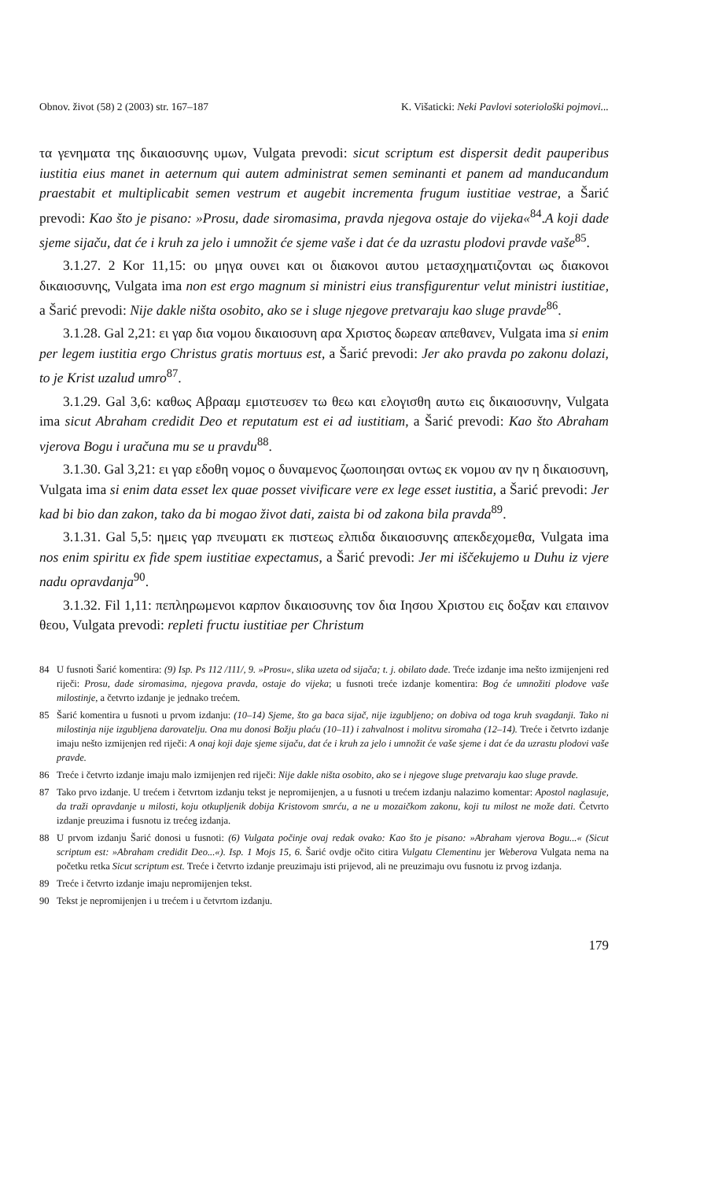Obnov. život (58) 2 (2003) str. 167–187 K. Višaticki: Neki Pavlovi soteriološki pojmovi...
τα γενηματα της δικαιοσυνης υμων, Vulgata prevodi: sicut scriptum est dispersit dedit pauperibus iustitia eius manet in aeternum qui autem administrat semen seminanti et panem ad manducandum praestabit et multiplicabit semen vestrum et augebit incrementa frugum iustitiae vestrae, a Šarić prevodi: Kao što je pisano: »Prosu, dade siromasima, pravda njegova ostaje do vijeka«<sup>84</sup>.A koji dade sjeme sijaču, dat će i kruh za jelo i umnožit će sjeme vaše i dat će da uzrastu plodovi pravde vaše<sup>85</sup>.
3.1.27. 2 Kor 11,15: ου μηγα ουνει και οι διακονοι αυτου μετασχηματιζονται ως διακονοι δικαιοσυνης, Vulgata ima non est ergo magnum si ministri eius transfigurentur velut ministri iustitiae, a Šarić prevodi: Nije dakle ništa osobito, ako se i sluge njegove pretvaraju kao sluge pravde<sup>86</sup>.
3.1.28. Gal 2,21: ει γαρ δια νομου δικαιοσυνη αρα Χριστος δωρεαν απεθανεν, Vulgata ima si enim per legem iustitia ergo Christus gratis mortuus est, a Šarić prevodi: Jer ako pravda po zakonu dolazi, to je Krist uzalud umro<sup>87</sup>.
3.1.29. Gal 3,6: καθως Αβρααμ εμιστευσεν τω θεω και ελογισθη αυτω εις δικαιοσυνην, Vulgata ima sicut Abraham credidit Deo et reputatum est ei ad iustitiam, a Šarić prevodi: Kao što Abraham vjerova Bogu i uračuna mu se u pravdu<sup>88</sup>.
3.1.30. Gal 3,21: ει γαρ εδοθη νομος ο δυναμενος ζωοποιησαι οντως εκ νομου αν ην η δικαιοσυνη, Vulgata ima si enim data esset lex quae posset vivificare vere ex lege esset iustitia, a Šarić prevodi: Jer kad bi bio dan zakon, tako da bi mogao život dati, zaista bi od zakona bila pravda<sup>89</sup>.
3.1.31. Gal 5,5: ημεις γαρ πνευματι εκ πιστεως ελπιδα δικαιοσυνης απεκδεχομεθα, Vulgata ima nos enim spiritu ex fide spem iustitiae expectamus, a Šarić prevodi: Jer mi iščekujemo u Duhu iz vjere nadu opravdanja<sup>90</sup>.
3.1.32. Fil 1,11: πεπληρωμενοι καρπον δικαιοσυνης τον δια Ιησου Χριστου εις δοξαν και επαινον θεου, Vulgata prevodi: repleti fructu iustitiae per Christum
84 U fusnoti Šarić komentira: (9) Isp. Ps 112 /111/, 9. »Prosu«, slika uzeta od sijača; t. j. obilato dade. Treće izdanje ima nešto izmijenjeni red riječi: Prosu, dade siromasima, njegova pravda, ostaje do vijeka; u fusnoti treće izdanje komentira: Bog će umnožiti plodove vaše milostinje, a četvrto izdanje je jednako trećem.
85 Šarić komentira u fusnoti u prvom izdanju: (10–14) Sjeme, što ga baca sijač, nije izgubljeno; on dobiva od toga kruh svagdanji. Tako ni milostinja nije izgubljena darovatelju. Ona mu donosi Božju plaću (10–11) i zahvalnost i molitvu siromaha (12–14). Treće i četvrto izdanje imaju nešto izmijenjen red riječi: A onaj koji daje sjeme sijaču, dat će i kruh za jelo i umnožit će vaše sjeme i dat će da uzrastu plodovi vaše pravde.
86 Treće i četvrto izdanje imaju malo izmijenjen red riječi: Nije dakle ništa osobito, ako se i njegove sluge pretvaraju kao sluge pravde.
87 Tako prvo izdanje. U trećem i četvrtom izdanju tekst je nepromijenjen, a u fusnoti u trećem izdanju nalazimo komentar: Apostol naglasuje, da traži opravdanje u milosti, koju otkupljenik dobija Kristovom smrću, a ne u mozaičkom zakonu, koji tu milost ne može dati. Četvrto izdanje preuzima i fusnotu iz trećeg izdanja.
88 U prvom izdanju Šarić donosi u fusnoti: (6) Vulgata počinje ovaj redak ovako: Kao što je pisano: »Abraham vjerova Bogu...« (Sicut scriptum est: »Abraham credidit Deo...«). Isp. 1 Mojs 15, 6. Šarić ovdje očito citira Vulgatu Clementinu jer Weberova Vulgata nema na početku retka Sicut scriptum est. Treće i četvrto izdanje preuzimaju isti prijevod, ali ne preuzimaju ovu fusnotu iz prvog izdanja.
89 Treće i četvrto izdanje imaju nepromijenjen tekst.
90 Tekst je nepromijenjen i u trećem i u četvrtom izdanju.
179